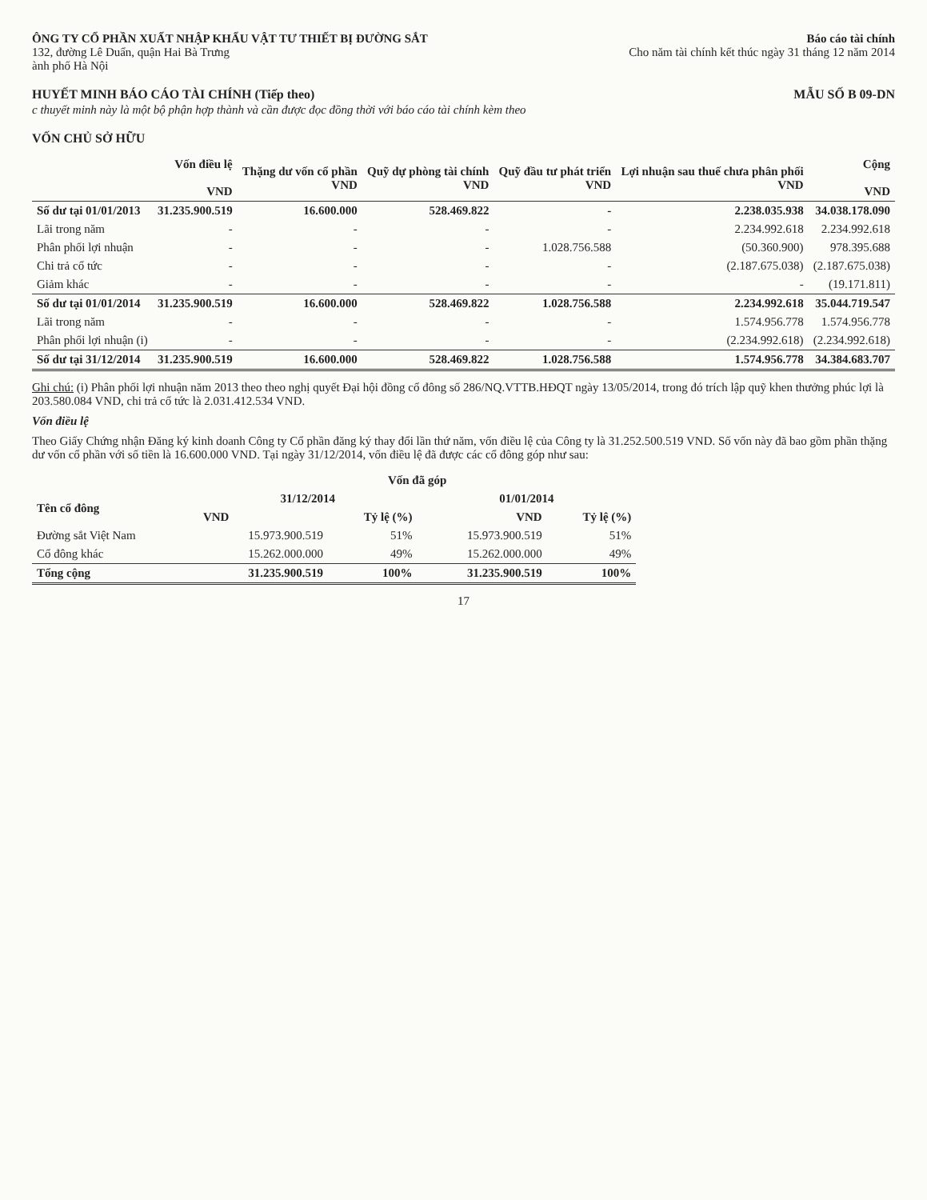ÔNG TY CỔ PHẦN XUẤT NHẬP KHẨU VẬT TƯ THIẾT BỊ ĐƯỜNG SẮT
132, đường Lê Duẩn, quận Hai Bà Trưng
ành phố Hà Nội
Báo cáo tài chính
Cho năm tài chính kết thúc ngày 31 tháng 12 năm 2014
HUYẾT MINH BÁO CÁO TÀI CHÍNH (Tiếp theo)
MẪU SỐ B 09-DN
c thuyết minh này là một bộ phận hợp thành và cần được đọc đồng thời với báo cáo tài chính kèm theo
VỐN CHỦ SỞ HỮU
| | Vốn điều lệ VND | Thặng dư vốn cổ phần VND | Quỹ dự phòng tài chính VND | Quỹ đầu tư phát triển VND | Lợi nhuận sau thuế chưa phân phối VND | Cộng VND |
| --- | --- | --- | --- | --- | --- | --- |
| Số dư tại 01/01/2013 | 31.235.900.519 | 16.600.000 | 528.469.822 | - | 2.238.035.938 | 34.038.178.090 |
| Lãi trong năm | - | - | - | - | 2.234.992.618 | 2.234.992.618 |
| Phân phối lợi nhuận | - | - | - | 1.028.756.588 | (50.360.900) | 978.395.688 |
| Chi trả cổ tức | - | - | - | - | (2.187.675.038) | (2.187.675.038) |
| Giảm khác | - | - | - | - | - | (19.171.811) |
| Số dư tại 01/01/2014 | 31.235.900.519 | 16.600.000 | 528.469.822 | 1.028.756.588 | 2.234.992.618 | 35.044.719.547 |
| Lãi trong năm | - | - | - | - | 1.574.956.778 | 1.574.956.778 |
| Phân phối lợi nhuận (i) | - | - | - | - | (2.234.992.618) | (2.234.992.618) |
| Số dư tại 31/12/2014 | 31.235.900.519 | 16.600.000 | 528.469.822 | 1.028.756.588 | 1.574.956.778 | 34.384.683.707 |
Ghi chú: (i) Phân phối lợi nhuận năm 2013 theo theo nghị quyết Đại hội đồng cổ đông số 286/NQ.VTTB.HĐQT ngày 13/05/2014, trong đó trích lập quỹ khen thưởng phúc lợi là 203.580.084 VND, chi trả cổ tức là 2.031.412.534 VND.
Vốn điều lệ
Theo Giấy Chứng nhận Đăng ký kinh doanh Công ty Cổ phần đăng ký thay đổi lần thứ năm, vốn điều lệ của Công ty là 31.252.500.519 VND. Số vốn này đã bao gồm phần thặng dư vốn cổ phần với số tiền là 16.600.000 VND. Tại ngày 31/12/2014, vốn điều lệ đã được các cổ đông góp như sau:
| | Vốn đã góp | | | |
| --- | --- | --- | --- | --- |
| Tên cổ đông | 31/12/2014 | | 01/01/2014 | |
| | VND | Tỷ lệ (%) | VND | Tỷ lệ (%) |
| Đường sắt Việt Nam | 15.973.900.519 | 51% | 15.973.900.519 | 51% |
| Cổ đông khác | 15.262.000.000 | 49% | 15.262.000.000 | 49% |
| Tổng cộng | 31.235.900.519 | 100% | 31.235.900.519 | 100% |
17